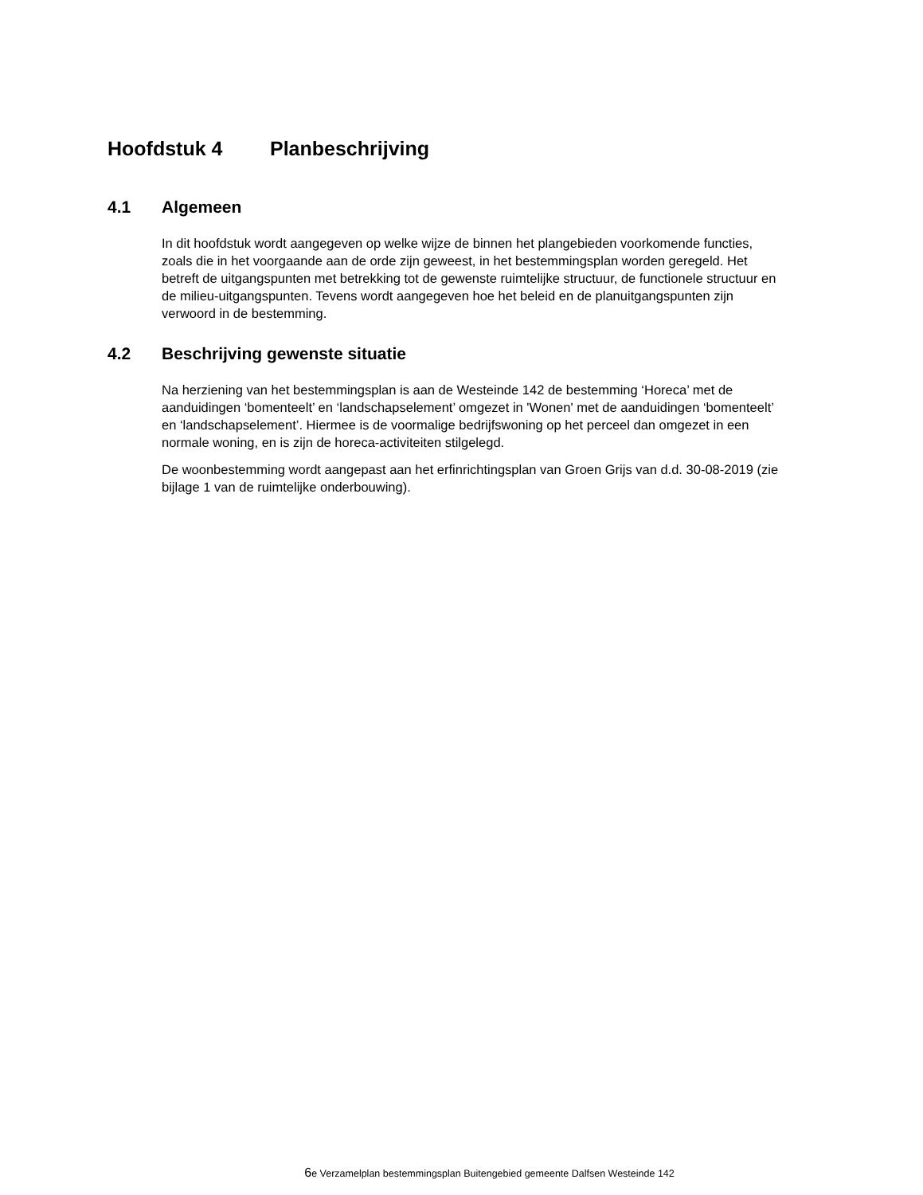Hoofdstuk 4 Planbeschrijving
4.1 Algemeen
In dit hoofdstuk wordt aangegeven op welke wijze de binnen het plangebieden voorkomende functies, zoals die in het voorgaande aan de orde zijn geweest, in het bestemmingsplan worden geregeld. Het betreft de uitgangspunten met betrekking tot de gewenste ruimtelijke structuur, de functionele structuur en de milieu-uitgangspunten. Tevens wordt aangegeven hoe het beleid en de planuitgangspunten zijn verwoord in de bestemming.
4.2 Beschrijving gewenste situatie
Na herziening van het bestemmingsplan is aan de Westeinde 142 de bestemming ‘Horeca’ met de aanduidingen ‘bomenteelt’ en ‘landschapselement’ omgezet in 'Wonen' met de aanduidingen ‘bomenteelt’ en ‘landschapselement’. Hiermee is de voormalige bedrijfswoning op het perceel dan omgezet in een normale woning, en is zijn de horeca-activiteiten stilgelegd.
De woonbestemming wordt aangepast aan het erfinrichtingsplan van Groen Grijs van d.d. 30-08-2019 (zie bijlage 1 van de ruimtelijke onderbouwing).
6e Verzamelplan bestemmingsplan Buitengebied gemeente Dalfsen Westeinde 142